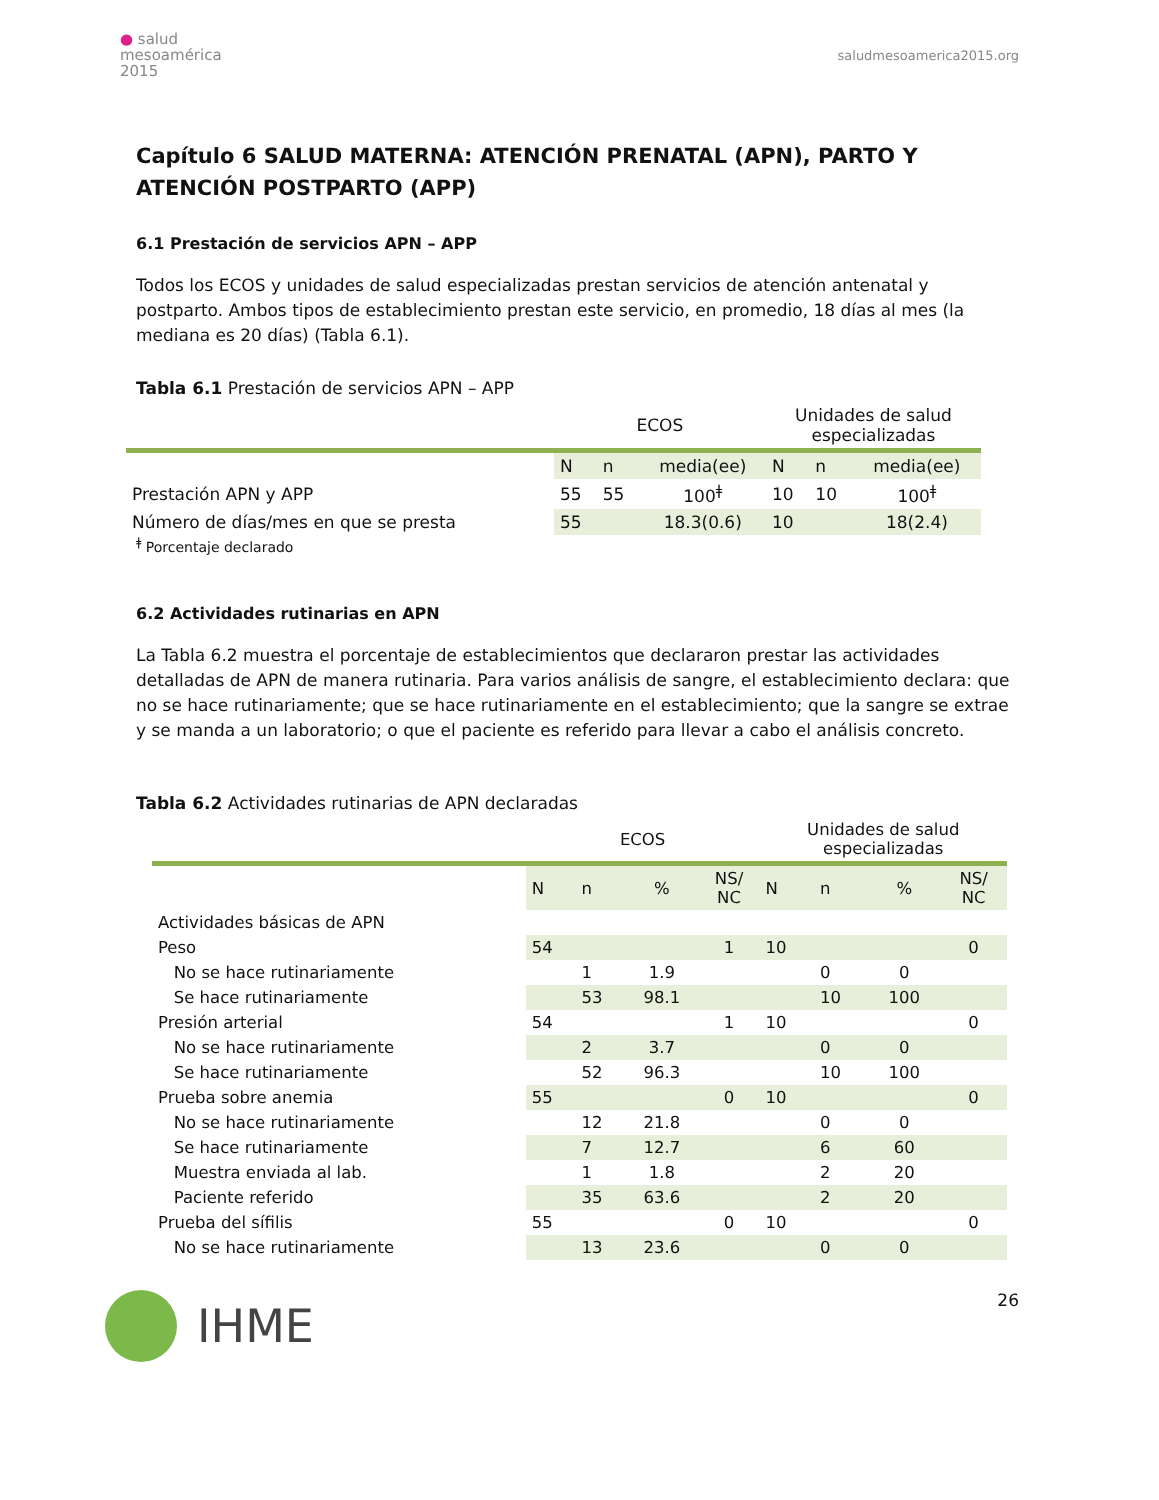● salud
mesoamérica
2015
saludmesoamerica2015.org
Capítulo 6 SALUD MATERNA: ATENCIÓN PRENATAL (APN), PARTO Y ATENCIÓN POSTPARTO (APP)
6.1 Prestación de servicios APN – APP
Todos los ECOS y unidades de salud especializadas prestan servicios de atención antenatal y postparto. Ambos tipos de establecimiento prestan este servicio, en promedio, 18 días al mes (la mediana es 20 días) (Tabla 6.1).
Tabla 6.1 Prestación de servicios APN – APP
| | ECOS | | | Unidades de salud especializadas | | |
| | N | n | media(ee) | N | n | media(ee) |
| Prestación APN y APP | 55 | 55 | 100<sup>ǂ</sup> | 10 | 10 | 100<sup>ǂ</sup> |
| Número de días/mes en que se presta | 55 | | 18.3(0.6) | 10 | | 18(2.4) |
<sup>ǂ</sup> Porcentaje declarado
6.2 Actividades rutinarias en APN
La Tabla 6.2 muestra el porcentaje de establecimientos que declararon prestar las actividades detalladas de APN de manera rutinaria. Para varios análisis de sangre, el establecimiento declara: que no se hace rutinariamente; que se hace rutinariamente en el establecimiento; que la sangre se extrae y se manda a un laboratorio; o que el paciente es referido para llevar a cabo el análisis concreto.
Tabla 6.2 Actividades rutinarias de APN declaradas
| | ECOS | | | | Unidades de salud especializadas | | | |
| | N | n | % | NS/ NC | N | n | % | NS/ NC |
| Actividades básicas de APN | | | | | | | | |
| Peso | 54 | | | 1 | 10 | | | 0 |
| No se hace rutinariamente | | 1 | 1.9 | | | 0 | 0 | |
| Se hace rutinariamente | | 53 | 98.1 | | | 10 | 100 | |
| Presión arterial | 54 | | | 1 | 10 | | | 0 |
| No se hace rutinariamente | | 2 | 3.7 | | | 0 | 0 | |
| Se hace rutinariamente | | 52 | 96.3 | | | 10 | 100 | |
| Prueba sobre anemia | 55 | | | 0 | 10 | | | 0 |
| No se hace rutinariamente | | 12 | 21.8 | | | 0 | 0 | |
| Se hace rutinariamente | | 7 | 12.7 | | | 6 | 60 | |
| Muestra enviada al lab. | | 1 | 1.8 | | | 2 | 20 | |
| Paciente referido | | 35 | 63.6 | | | 2 | 20 | |
| Prueba del sífilis | 55 | | | 0 | 10 | | | 0 |
| No se hace rutinariamente | | 13 | 23.6 | | | 0 | 0 | |
IHME
26